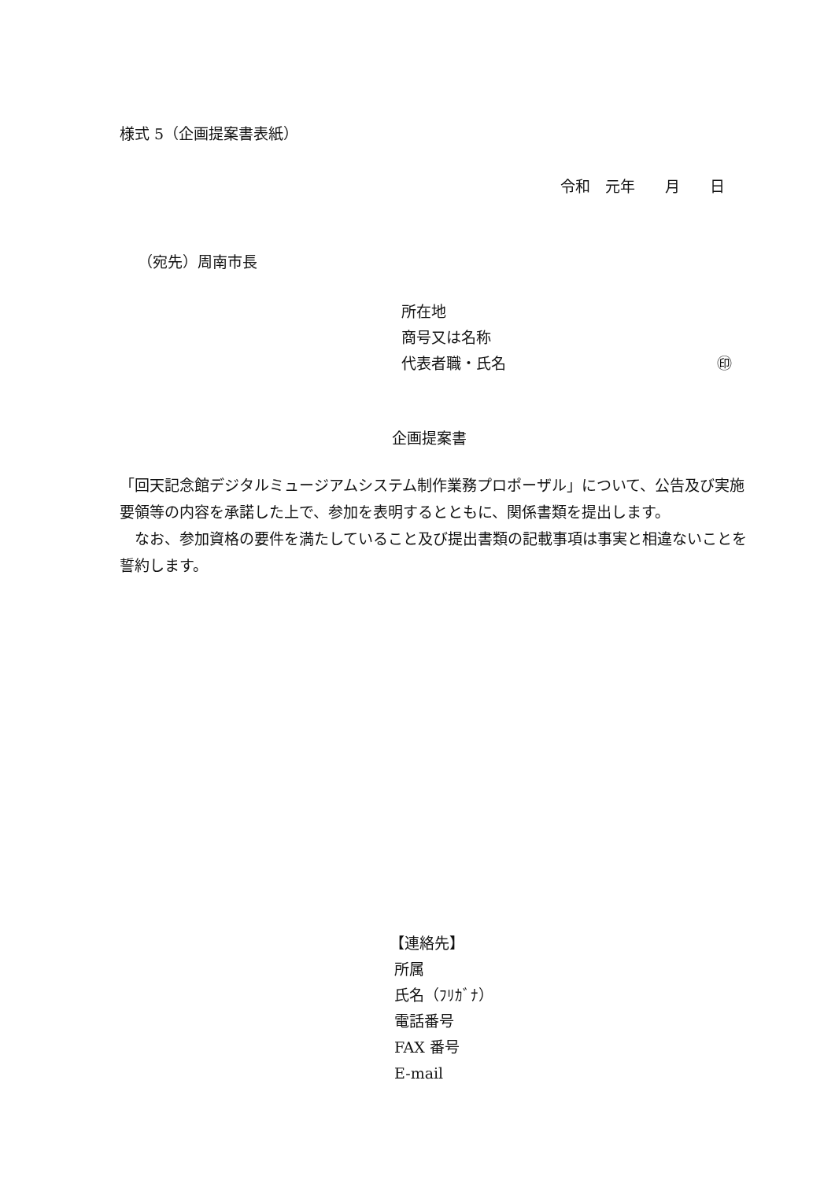様式 5（企画提案書表紙）
令和　元年　　月　　日
（宛先）周南市長
所在地
商号又は名称
代表者職・氏名 ㊞
企画提案書
「回天記念館デジタルミュージアムシステム制作業務プロポーザル」について、公告及び実施要領等の内容を承諾した上で、参加を表明するとともに、関係書類を提出します。
　なお、参加資格の要件を満たしていること及び提出書類の記載事項は事実と相違ないことを誓約します。
【連絡先】
所属
氏名（ﾌﾘｶﾞﾅ）
電話番号
FAX 番号
E-mail